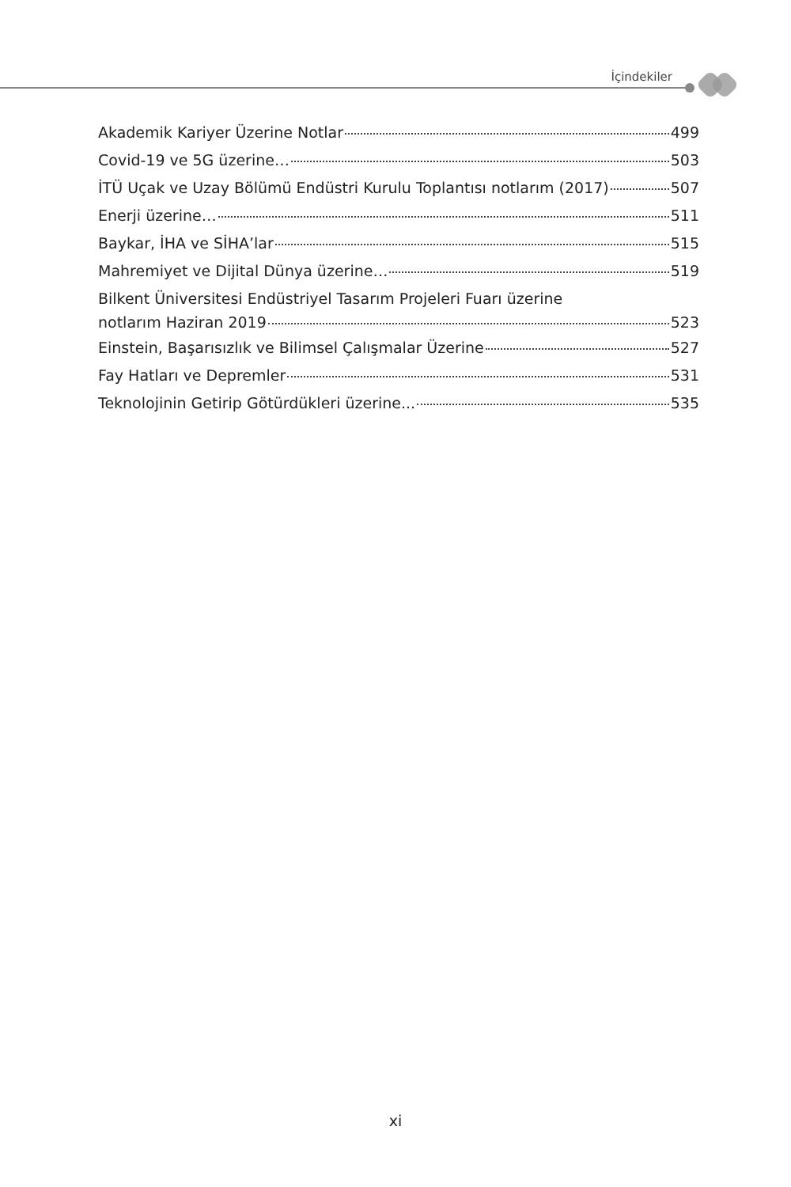İçindekiler
Akademik Kariyer Üzerine Notlar 499
Covid-19 ve 5G üzerine… 503
İTÜ Uçak ve Uzay Bölümü Endüstri Kurulu Toplantısı notlarım (2017) 507
Enerji üzerine… 511
Baykar, İHA ve SİHA’lar 515
Mahremiyet ve Dijital Dünya üzerine… 519
Bilkent Üniversitesi Endüstriyel Tasarım Projeleri Fuarı üzerine
notlarım Haziran 2019 523
Einstein, Başarısızlık ve Bilimsel Çalışmalar Üzerine 527
Fay Hatları ve Depremler 531
Teknolojinin Getirip Götürdükleri üzerine... 535
xi